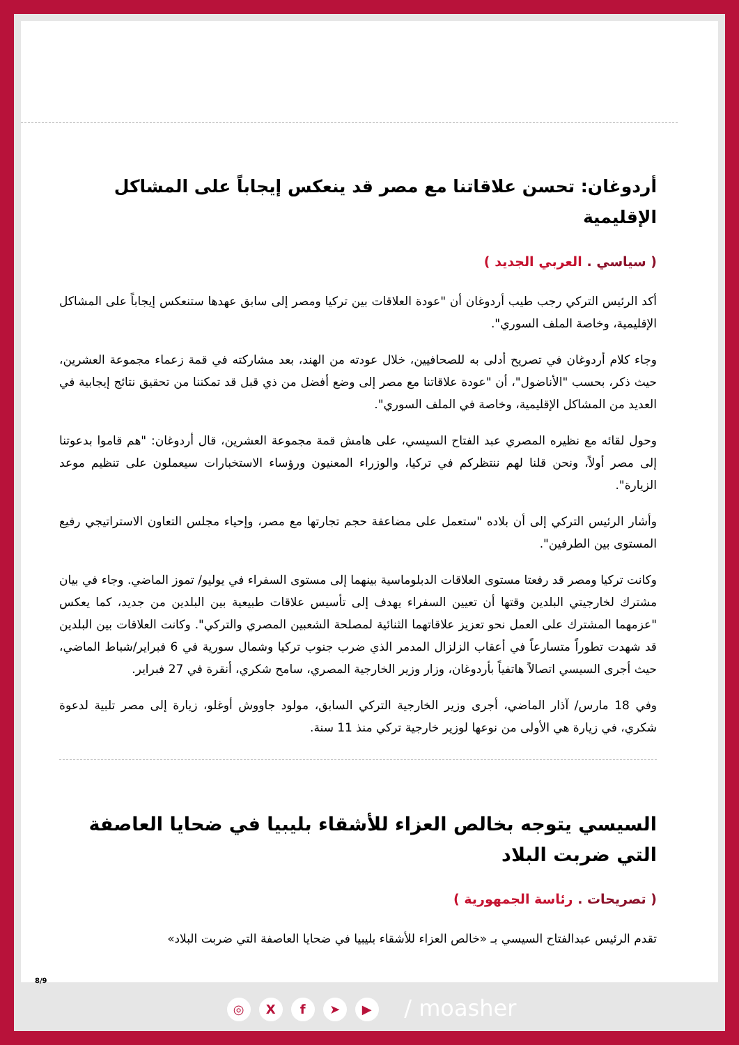أردوغان: تحسن علاقاتنا مع مصر قد ينعكس إيجاباً على المشاكل الإقليمية
( سياسي . العربي الجديد )
أكد الرئيس التركي رجب طيب أردوغان أن "عودة العلاقات بين تركيا ومصر إلى سابق عهدها ستنعكس إيجاباً على المشاكل الإقليمية، وخاصة الملف السوري".
وجاء كلام أردوغان في تصريح أدلى به للصحافيين، خلال عودته من الهند، بعد مشاركته في قمة زعماء مجموعة العشرين، حيث ذكر، بحسب "الأناضول"، أن "عودة علاقاتنا مع مصر إلى وضع أفضل من ذي قبل قد تمكننا من تحقيق نتائج إيجابية في العديد من المشاكل الإقليمية، وخاصة في الملف السوري".
وحول لقائه مع نظيره المصري عبد الفتاح السيسي، على هامش قمة مجموعة العشرين، قال أردوغان: "هم قاموا بدعوتنا إلى مصر أولاً، ونحن قلنا لهم ننتظركم في تركيا، والوزراء المعنيون ورؤساء الاستخبارات سيعملون على تنظيم موعد الزيارة".
وأشار الرئيس التركي إلى أن بلاده "ستعمل على مضاعفة حجم تجارتها مع مصر، وإحياء مجلس التعاون الاستراتيجي رفيع المستوى بين الطرفين".
وكانت تركيا ومصر قد رفعتا مستوى العلاقات الدبلوماسية بينهما إلى مستوى السفراء في يوليو/ تموز الماضي. وجاء في بيان مشترك لخارجيتي البلدين وقتها أن تعيين السفراء يهدف إلى تأسيس علاقات طبيعية بين البلدين من جديد، كما يعكس "عزمهما المشترك على العمل نحو تعزيز علاقاتهما الثنائية لمصلحة الشعبين المصري والتركي". وكانت العلاقات بين البلدين قد شهدت تطوراً متسارعاً في أعقاب الزلزال المدمر الذي ضرب جنوب تركيا وشمال سورية في 6 فبراير/شباط الماضي، حيث أجرى السيسي اتصالاً هاتفياً بأردوغان، وزار وزير الخارجية المصري، سامح شكري، أنقرة في 27 فبراير.
وفي 18 مارس/ آذار الماضي، أجرى وزير الخارجية التركي السابق، مولود جاووش أوغلو، زيارة إلى مصر تلبية لدعوة شكري، في زيارة هي الأولى من نوعها لوزير خارجية تركي منذ 11 سنة.
السيسي يتوجه بخالص العزاء للأشقاء بليبيا في ضحايا العاصفة التي ضربت البلاد
( تصريحات . رئاسة الجمهورية )
تقدم الرئيس عبدالفتاح السيسي بـ «خالص العزاء للأشقاء بليبيا في ضحايا العاصفة التي ضربت البلاد»
8/9
◎ Xf ➤ ▶ / moasher